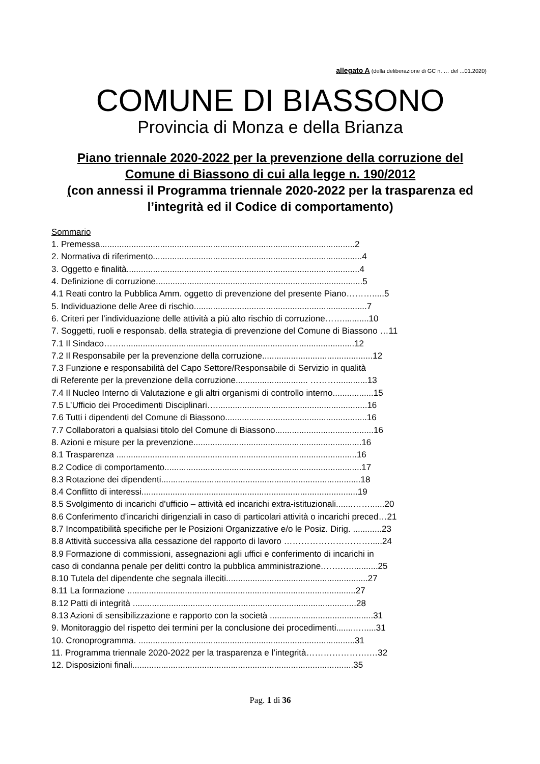allegato A (della deliberazione di GC n. … del ...01.2020)
COMUNE DI BIASSONO
Provincia di Monza e della Brianza
Piano triennale 2020-2022 per la prevenzione della corruzione del Comune di Biassono di cui alla legge n. 190/2012
(con annessi il Programma triennale 2020-2022 per la trasparenza ed l’integrità ed il Codice di comportamento)
Sommario
1. Premessa..........................................................................................................2
2. Normativa di riferimento.......................................................................................4
3. Oggetto e finalità.................................................................................................4
4. Definizione di corruzione......................................................................................5
4.1 Reati contro la Pubblica Amm. oggetto di prevenzione del presente Piano……….....5
5. Individuazione delle Aree di rischio........................................................................7
6. Criteri per l’individuazione delle attività a più alto rischio di corruzione……...........10
7. Soggetti, ruoli e responsab. della strategia di prevenzione del Comune di Biassono …11
7.1 Il Sindaco…….................................................................................................12
7.2 Il Responsabile per la prevenzione della corruzione..............................................12
7.3 Funzione e responsabilità del Capo Settore/Responsabile di Servizio in qualità
di Referente per la prevenzione della corruzione.............................. ……….............13
7.4 Il Nucleo Interno di Valutazione e gli altri organismi di controllo interno.................15
7.5 L’Ufficio dei Procedimenti Disciplinari…...............................................................16
7.6 Tutti i dipendenti del Comune di Biassono...........................................................16
7.7 Collaboratori a qualsiasi titolo del Comune di Biassono.........................................16
8. Azioni e misure per la prevenzione......................................................................16
8.1 Trasparenza ....................................................................................................16
8.2 Codice di comportamento..................................................................................17
8.3 Rotazione dei dipendenti...................................................................................18
8.4 Conflitto di interessi..........................................................................................19
8.5 Svolgimento di incarichi d’ufficio – attività ed incarichi extra-istituzionali.......……......20
8.6 Conferimento d’incarichi dirigenziali in caso di particolari attività o incarichi preced…21
8.7 Incompatibilità specifiche per le Posizioni Organizzative e/o le Posiz. Dirig. ............23
8.8 Attività successiva alla cessazione del rapporto di lavoro ………………………….....24
8.9 Formazione di commissioni, assegnazioni agli uffici e conferimento di incarichi in
caso di condanna penale per delitti contro la pubblica amministrazione.…….…...........25
8.10 Tutela del dipendente che segnala illeciti...........................................................27
8.11 La formazione ...............................................................................................27
8.12 Patti di integrità .............................................................................................28
8.13 Azioni di sensibilizzazione e rapporto con la società ...........................................31
9. Monitoraggio del rispetto dei termini per la conclusione dei procedimenti........….....31
10. Cronoprogramma. ..........................................................................................31
11. Programma triennale 2020-2022 per la trasparenza e l’integrità………………….…32
12. Disposizioni finali............................................................................................35
Pag. 1 di 36